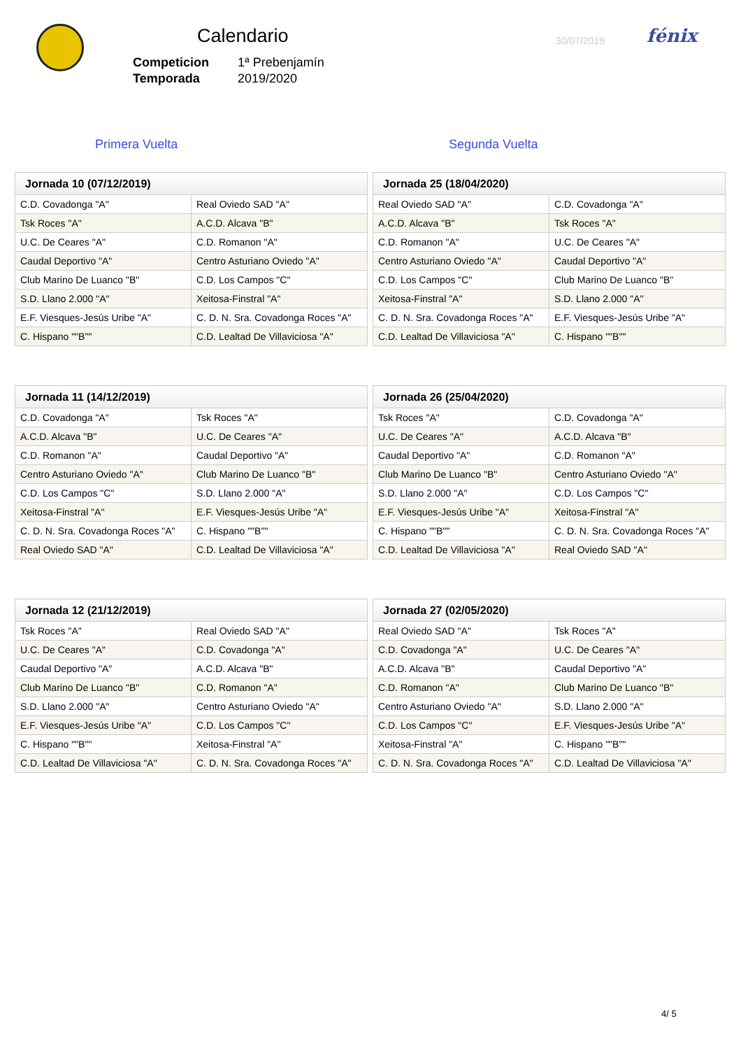Calendario
Competicion 1ª Prebenjamín
Temporada 2019/2020
30/07/2019 fénix
Primera Vuelta Segunda Vuelta
| Jornada 10 (07/12/2019) | |
| --- | --- |
| C.D. Covadonga "A" | Real Oviedo SAD "A" |
| Tsk Roces "A" | A.C.D. Alcava "B" |
| U.C. De Ceares "A" | C.D. Romanon "A" |
| Caudal Deportivo "A" | Centro Asturiano Oviedo "A" |
| Club Marino De Luanco "B" | C.D. Los Campos "C" |
| S.D. Llano 2.000 "A" | Xeitosa-Finstral "A" |
| E.F. Viesques-Jesús Uribe "A" | C. D. N. Sra. Covadonga Roces "A" |
| C. Hispano ""B"" | C.D. Lealtad De Villaviciosa "A" |
| Jornada 25 (18/04/2020) | |
| --- | --- |
| Real Oviedo SAD "A" | C.D. Covadonga "A" |
| A.C.D. Alcava "B" | Tsk Roces "A" |
| C.D. Romanon "A" | U.C. De Ceares "A" |
| Centro Asturiano Oviedo "A" | Caudal Deportivo "A" |
| C.D. Los Campos "C" | Club Marino De Luanco "B" |
| Xeitosa-Finstral "A" | S.D. Llano 2.000 "A" |
| C. D. N. Sra. Covadonga Roces "A" | E.F. Viesques-Jesús Uribe "A" |
| C.D. Lealtad De Villaviciosa "A" | C. Hispano ""B"" |
| Jornada 11 (14/12/2019) | |
| --- | --- |
| C.D. Covadonga "A" | Tsk Roces "A" |
| A.C.D. Alcava "B" | U.C. De Ceares "A" |
| C.D. Romanon "A" | Caudal Deportivo "A" |
| Centro Asturiano Oviedo "A" | Club Marino De Luanco "B" |
| C.D. Los Campos "C" | S.D. Llano 2.000 "A" |
| Xeitosa-Finstral "A" | E.F. Viesques-Jesús Uribe "A" |
| C. D. N. Sra. Covadonga Roces "A" | C. Hispano ""B"" |
| Real Oviedo SAD "A" | C.D. Lealtad De Villaviciosa "A" |
| Jornada 26 (25/04/2020) | |
| --- | --- |
| Tsk Roces "A" | C.D. Covadonga "A" |
| U.C. De Ceares "A" | A.C.D. Alcava "B" |
| Caudal Deportivo "A" | C.D. Romanon "A" |
| Club Marino De Luanco "B" | Centro Asturiano Oviedo "A" |
| S.D. Llano 2.000 "A" | C.D. Los Campos "C" |
| E.F. Viesques-Jesús Uribe "A" | Xeitosa-Finstral "A" |
| C. Hispano ""B"" | C. D. N. Sra. Covadonga Roces "A" |
| C.D. Lealtad De Villaviciosa "A" | Real Oviedo SAD "A" |
| Jornada 12 (21/12/2019) | |
| --- | --- |
| Tsk Roces "A" | Real Oviedo SAD "A" |
| U.C. De Ceares "A" | C.D. Covadonga "A" |
| Caudal Deportivo "A" | A.C.D. Alcava "B" |
| Club Marino De Luanco "B" | C.D. Romanon "A" |
| S.D. Llano 2.000 "A" | Centro Asturiano Oviedo "A" |
| E.F. Viesques-Jesús Uribe "A" | C.D. Los Campos "C" |
| C. Hispano ""B"" | Xeitosa-Finstral "A" |
| C.D. Lealtad De Villaviciosa "A" | C. D. N. Sra. Covadonga Roces "A" |
| Jornada 27 (02/05/2020) | |
| --- | --- |
| Real Oviedo SAD "A" | Tsk Roces "A" |
| C.D. Covadonga "A" | U.C. De Ceares "A" |
| A.C.D. Alcava "B" | Caudal Deportivo "A" |
| C.D. Romanon "A" | Club Marino De Luanco "B" |
| Centro Asturiano Oviedo "A" | S.D. Llano 2.000 "A" |
| C.D. Los Campos "C" | E.F. Viesques-Jesús Uribe "A" |
| Xeitosa-Finstral "A" | C. Hispano ""B"" |
| C. D. N. Sra. Covadonga Roces "A" | C.D. Lealtad De Villaviciosa "A" |
4/ 5